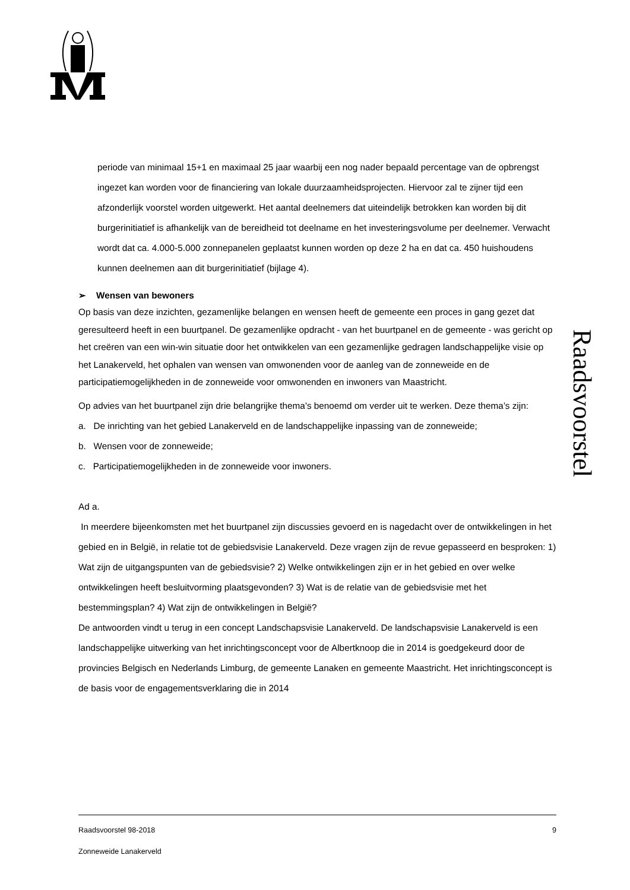Raadsvoorstel
periode van minimaal 15+1 en maximaal 25 jaar waarbij een nog nader bepaald percentage van de opbrengst ingezet kan worden voor de financiering van lokale duurzaamheidsprojecten. Hiervoor zal te zijner tijd een afzonderlijk voorstel worden uitgewerkt. Het aantal deelnemers dat uiteindelijk betrokken kan worden bij dit burgerinitiatief is afhankelijk van de bereidheid tot deelname en het investeringsvolume per deelnemer. Verwacht wordt dat ca. 4.000-5.000 zonnepanelen geplaatst kunnen worden op deze 2 ha en dat ca. 450 huishoudens kunnen deelnemen aan dit burgerinitiatief (bijlage 4).
➢ Wensen van bewoners
Op basis van deze inzichten, gezamenlijke belangen en wensen heeft de gemeente een proces in gang gezet dat geresulteerd heeft in een buurtpanel. De gezamenlijke opdracht - van het buurtpanel en de gemeente - was gericht op het creëren van een win-win situatie door het ontwikkelen van een gezamenlijke gedragen landschappelijke visie op het Lanakerveld, het ophalen van wensen van omwonenden voor de aanleg van de zonneweide en de participatiemogelijkheden in de zonneweide voor omwonenden en inwoners van Maastricht.
Op advies van het buurtpanel zijn drie belangrijke thema’s benoemd om verder uit te werken. Deze thema’s zijn:
a. De inrichting van het gebied Lanakerveld en de landschappelijke inpassing van de zonneweide;
b. Wensen voor de zonneweide;
c. Participatiemogelijkheden in de zonneweide voor inwoners.
Ad a.
In meerdere bijeenkomsten met het buurtpanel zijn discussies gevoerd en is nagedacht over de ontwikkelingen in het gebied en in België, in relatie tot de gebiedsvisie Lanakerveld. Deze vragen zijn de revue gepasseerd en besproken: 1) Wat zijn de uitgangspunten van de gebiedsvisie? 2) Welke ontwikkelingen zijn er in het gebied en over welke ontwikkelingen heeft besluitvorming plaatsgevonden? 3) Wat is de relatie van de gebiedsvisie met het bestemmingsplan? 4) Wat zijn de ontwikkelingen in België?
De antwoorden vindt u terug in een concept Landschapsvisie Lanakerveld. De landschapsvisie Lanakerveld is een landschappelijke uitwerking van het inrichtingsconcept voor de Albertknoop die in 2014 is goedgekeurd door de provincies Belgisch en Nederlands Limburg, de gemeente Lanaken en gemeente Maastricht. Het inrichtingsconcept is de basis voor de engagementsverklaring die in 2014
Raadsvoorstel 98-2018 9
Zonneweide Lanakerveld